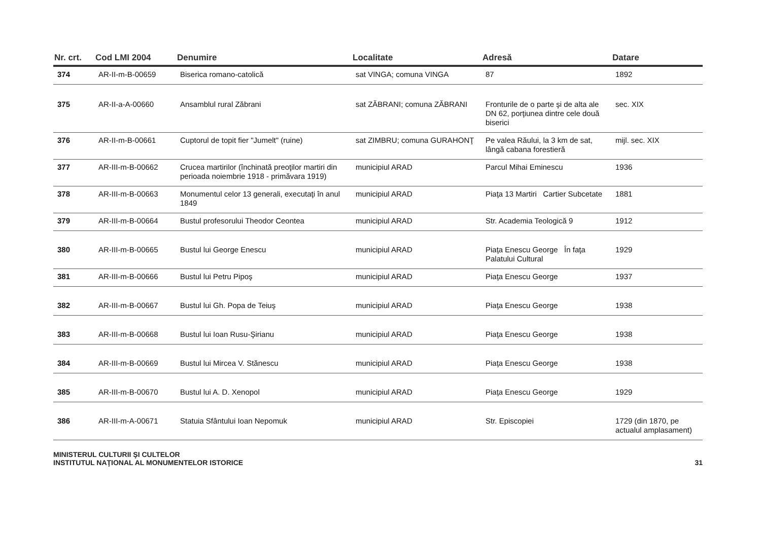| Nr. crt. | Cod LMI 2004 | Denumire | Localitate | Adresă | Datare |
| --- | --- | --- | --- | --- | --- |
| 374 | AR-II-m-B-00659 | Biserica romano-catolică | sat VINGA; comuna VINGA | 87 | 1892 |
| 375 | AR-II-a-A-00660 | Ansamblul rural Zăbrani | sat ZĂBRANI; comuna ZĂBRANI | Fronturile de o parte şi de alta ale DN 62, porţiunea dintre cele două biserici | sec. XIX |
| 376 | AR-II-m-B-00661 | Cuptorul de topit fier "Jumelt" (ruine) | sat ZIMBRU; comuna GURAHONŢ | Pe valea Răului, la 3 km de sat, lângă cabana forestieră | mijl. sec. XIX |
| 377 | AR-III-m-B-00662 | Crucea martirilor (închinată preoţilor martiri din perioada noiembrie 1918 - primăvara 1919) | municipiul ARAD | Parcul Mihai Eminescu | 1936 |
| 378 | AR-III-m-B-00663 | Monumentul celor 13 generali, executaţi în anul 1849 | municipiul ARAD | Piaţa 13 Martiri Cartier Subcetate | 1881 |
| 379 | AR-III-m-B-00664 | Bustul profesorului Theodor Ceontea | municipiul ARAD | Str. Academia Teologică 9 | 1912 |
| 380 | AR-III-m-B-00665 | Bustul lui George Enescu | municipiul ARAD | Piaţa Enescu George În faţa Palatului Cultural | 1929 |
| 381 | AR-III-m-B-00666 | Bustul lui Petru Pipoş | municipiul ARAD | Piaţa Enescu George | 1937 |
| 382 | AR-III-m-B-00667 | Bustul lui Gh. Popa de Teiuş | municipiul ARAD | Piaţa Enescu George | 1938 |
| 383 | AR-III-m-B-00668 | Bustul lui Ioan Rusu-Şirianu | municipiul ARAD | Piaţa Enescu George | 1938 |
| 384 | AR-III-m-B-00669 | Bustul lui Mircea V. Stănescu | municipiul ARAD | Piaţa Enescu George | 1938 |
| 385 | AR-III-m-B-00670 | Bustul lui A. D. Xenopol | municipiul ARAD | Piaţa Enescu George | 1929 |
| 386 | AR-III-m-A-00671 | Statuia Sfântului Ioan Nepomuk | municipiul ARAD | Str. Episcopiei | 1729 (din 1870, pe actualul amplasament) |
MINISTERUL CULTURII ŞI CULTELOR
INSTITUTUL NAŢIONAL AL MONUMENTELOR ISTORICE
31